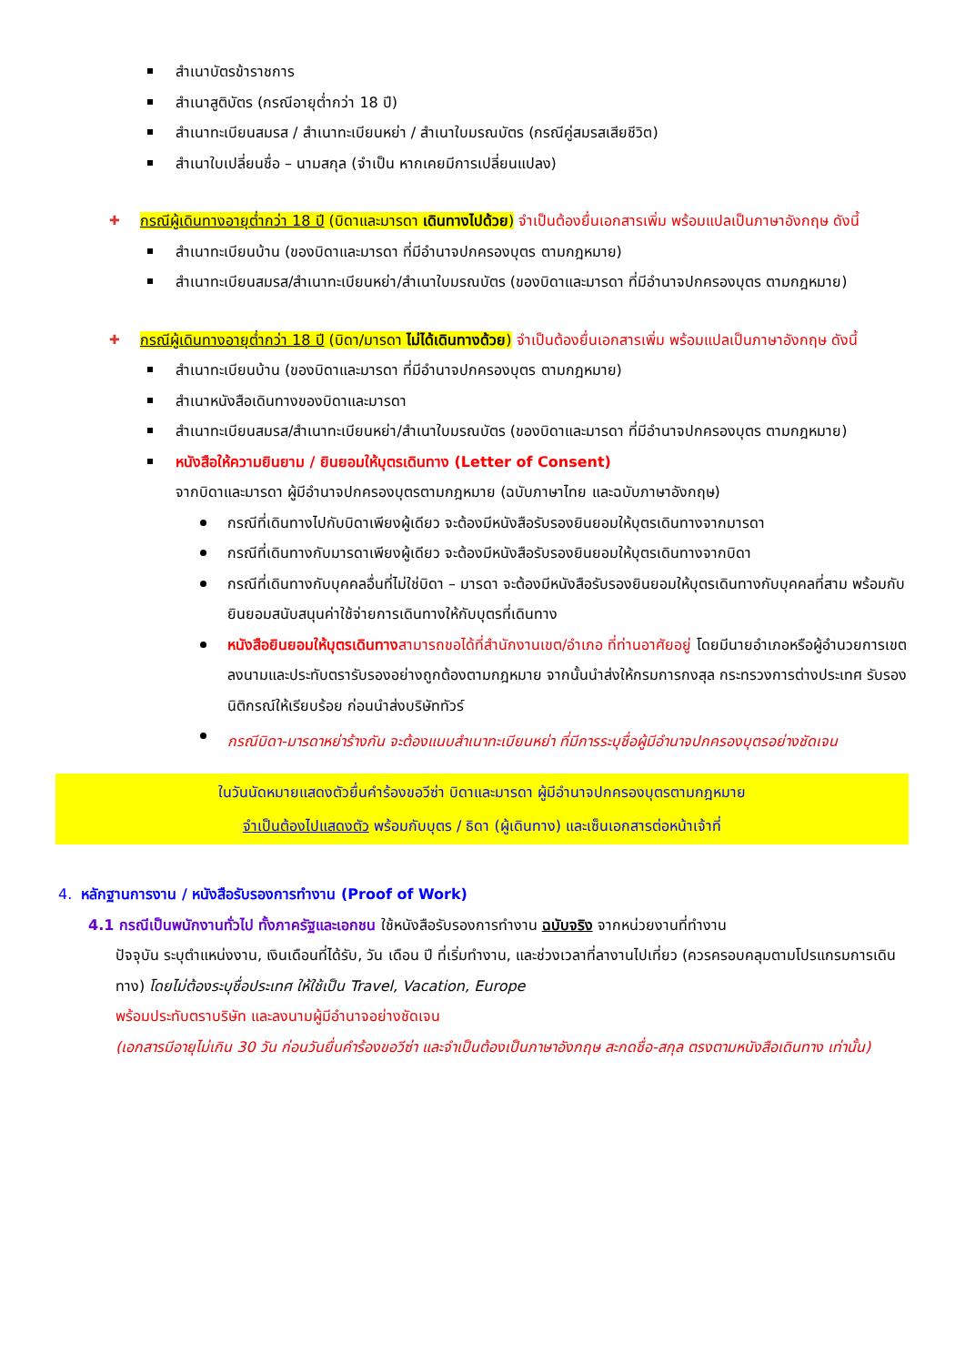สำเนาบัตรข้าราชการ
สำเนาสูติบัตร (กรณีอายุต่ำกว่า 18 ปี)
สำเนาทะเบียนสมรส / สำเนาทะเบียนหย่า / สำเนาใบมรณบัตร (กรณีคู่สมรสเสียชีวิต)
สำเนาใบเปลี่ยนชื่อ – นามสกุล (จำเป็น หากเคยมีการเปลี่ยนแปลง)
กรณีผู้เดินทางอายุต่ำกว่า 18 ปี (บิดาและมารดา เดินทางไปด้วย) จำเป็นต้องยื่นเอกสารเพิ่ม พร้อมแปลเป็นภาษาอังกฤษ ดังนี้
สำเนาทะเบียนบ้าน (ของบิดาและมารดา ที่มีอำนาจปกครองบุตร ตามกฎหมาย)
สำเนาทะเบียนสมรส/สำเนาทะเบียนหย่า/สำเนาใบมรณบัตร (ของบิดาและมารดา ที่มีอำนาจปกครองบุตร ตามกฎหมาย)
กรณีผู้เดินทางอายุต่ำกว่า 18 ปี (บิดา/มารดา ไม่ได้เดินทางด้วย) จำเป็นต้องยื่นเอกสารเพิ่ม พร้อมแปลเป็นภาษาอังกฤษ ดังนี้
สำเนาทะเบียนบ้าน (ของบิดาและมารดา ที่มีอำนาจปกครองบุตร ตามกฎหมาย)
สำเนาหนังสือเดินทางของบิดาและมารดา
สำเนาทะเบียนสมรส/สำเนาทะเบียนหย่า/สำเนาใบมรณบัตร (ของบิดาและมารดา ที่มีอำนาจปกครองบุตร ตามกฎหมาย)
หนังสือให้ความยินยาม / ยินยอมให้บุตรเดินทาง (Letter of Consent)
จากบิดาและมารดา ผู้มีอำนาจปกครองบุตรตามกฎหมาย (ฉบับภาษาไทย และฉบับภาษาอังกฤษ)
กรณีที่เดินทางไปกับบิดาเพียงผู้เดียว จะต้องมีหนังสือรับรองยินยอมให้บุตรเดินทางจากมารดา
กรณีที่เดินทางกับมารดาเพียงผู้เดียว จะต้องมีหนังสือรับรองยินยอมให้บุตรเดินทางจากบิดา
กรณีที่เดินทางกับบุคคลอื่นที่ไม่ใช่บิดา – มารดา จะต้องมีหนังสือรับรองยินยอมให้บุตรเดินทางกับบุคคลที่สาม พร้อมกับยินยอมสนับสนุนค่าใช้จ่ายการเดินทางให้กับบุตรที่เดินทาง
หนังสือยินยอมให้บุตรเดินทาง สามารถขอได้ที่สำนักงานเขต/อำเภอ ที่ท่านอาศัยอยู่ โดยมีนายอำเภอหรือผู้อำนวยการเขต ลงนามและประทับตรารับรองอย่างถูกต้องตามกฎหมาย จากนั้นนำส่งให้กรมการกงสุล กระทรวงการต่างประเทศ รับรองนิติกรณ์ให้เรียบร้อย ก่อนนำส่งบริษัททัวร์
กรณีบิดา-มารดาหย่าร้างกัน จะต้องแนบสำเนาทะเบียนหย่า ที่มีการระบุชื่อผู้มีอำนาจปกครองบุตรอย่างชัดเจน
ในวันนัดหมายแสดงตัวยื่นคำร้องขอวีซ่า บิดาและมารดา ผู้มีอำนาจปกครองบุตรตามกฎหมาย
จำเป็นต้องไปแสดงตัว พร้อมกับบุตร / ธิดา (ผู้เดินทาง) และเซ็นเอกสารต่อหน้าเจ้าที่
4. หลักฐานการงาน / หนังสือรับรองการทำงาน (Proof of Work)
4.1 กรณีเป็นพนักงานทั่วไป ทั้งภาครัฐและเอกชน ใช้หนังสือรับรองการทำงาน ฉบับจริง จากหน่วยงานที่ทำงาน
ปัจจุบัน ระบุตำแหน่งงาน, เงินเดือนที่ได้รับ, วัน เดือน ปี ที่เริ่มทำงาน, และช่วงเวลาที่ลางานไปเที่ยว (ควรครอบคลุมตามโปรแกรมการเดินทาง) โดยไม่ต้องระบุชื่อประเทศ ให้ใช้เป็น Travel, Vacation, Europe
พร้อมประทับตราบริษัท และลงนามผู้มีอำนาจอย่างชัดเจน
(เอกสารมีอายุไม่เกิน 30 วัน ก่อนวันยื่นคำร้องขอวีซ่า และจำเป็นต้องเป็นภาษาอังกฤษ สะกดชื่อ-สกุล ตรงตามหนังสือเดินทาง เท่านั้น)